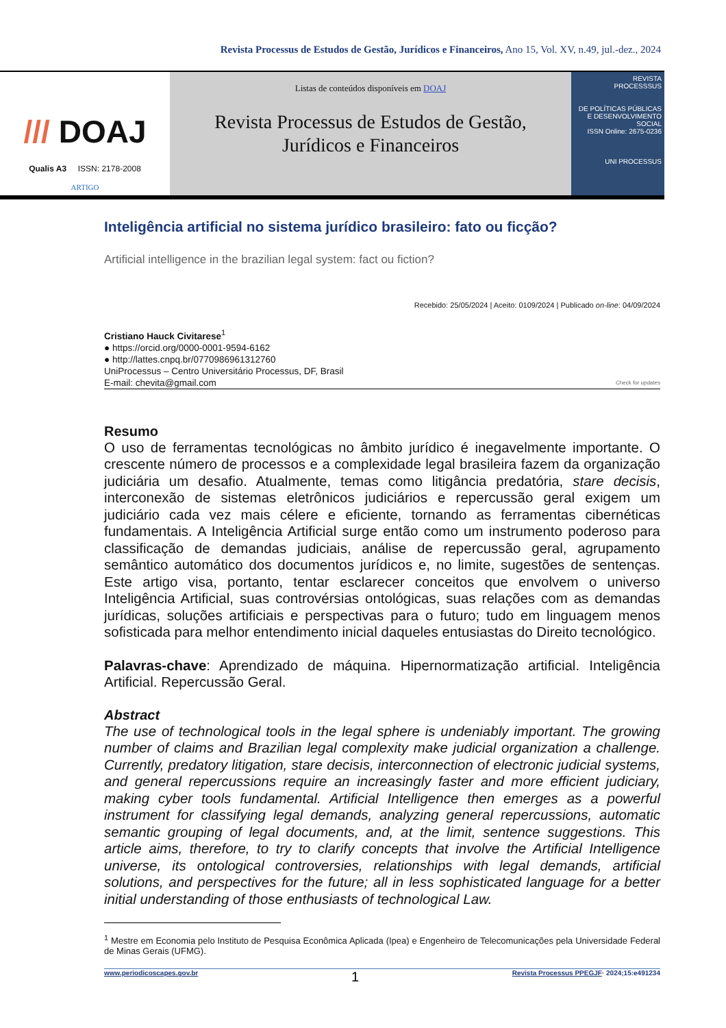Revista Processus de Estudos de Gestão, Jurídicos e Financeiros, Ano 15, Vol. XV, n.49, jul.-dez., 2024
/// DOAJ
Qualis A3 ISSN: 2178-2008
ARTIGO
Listas de conteúdos disponíveis em DOAJ
Revista Processus de Estudos de Gestão,
Jurídicos e Financeiros
REVISTA
PROCESSSUS
DE POLÍTICAS PÚBLICAS E DESENVOLVIMENTO SOCIAL
ISSN Online: 2675-0236
UNI PROCESSUS
Inteligência artificial no sistema jurídico brasileiro: fato ou ficção?
Artificial intelligence in the brazilian legal system: fact ou fiction?
Recebido: 25/05/2024 | Aceito: 0109/2024 | Publicado on-line: 04/09/2024
Cristiano Hauck Civitarese<sup>1</sup>
● https://orcid.org/0000-0001-9594-6162
● http://lattes.cnpq.br/0770986961312760
UniProcessus – Centro Universitário Processus, DF, Brasil
E-mail: chevita@gmail.com Check for updates
Resumo
O uso de ferramentas tecnológicas no âmbito jurídico é inegavelmente importante. O crescente número de processos e a complexidade legal brasileira fazem da organização judiciária um desafio. Atualmente, temas como litigância predatória, stare decisis, interconexão de sistemas eletrônicos judiciários e repercussão geral exigem um judiciário cada vez mais célere e eficiente, tornando as ferramentas cibernéticas fundamentais. A Inteligência Artificial surge então como um instrumento poderoso para classificação de demandas judiciais, análise de repercussão geral, agrupamento semântico automático dos documentos jurídicos e, no limite, sugestões de sentenças. Este artigo visa, portanto, tentar esclarecer conceitos que envolvem o universo Inteligência Artificial, suas controvérsias ontológicas, suas relações com as demandas jurídicas, soluções artificiais e perspectivas para o futuro; tudo em linguagem menos sofisticada para melhor entendimento inicial daqueles entusiastas do Direito tecnológico.
Palavras-chave: Aprendizado de máquina. Hipernormatização artificial. Inteligência Artificial. Repercussão Geral.
Abstract
The use of technological tools in the legal sphere is undeniably important. The growing number of claims and Brazilian legal complexity make judicial organization a challenge. Currently, predatory litigation, stare decisis, interconnection of electronic judicial systems, and general repercussions require an increasingly faster and more efficient judiciary, making cyber tools fundamental. Artificial Intelligence then emerges as a powerful instrument for classifying legal demands, analyzing general repercussions, automatic semantic grouping of legal documents, and, at the limit, sentence suggestions. This article aims, therefore, to try to clarify concepts that involve the Artificial Intelligence universe, its ontological controversies, relationships with legal demands, artificial solutions, and perspectives for the future; all in less sophisticated language for a better initial understanding of those enthusiasts of technological Law.
<sup>1</sup> Mestre em Economia pelo Instituto de Pesquisa Econômica Aplicada (Ipea) e Engenheiro de Telecomunicações pela Universidade Federal de Minas Gerais (UFMG).
www.periodicoscapes.gov.br 1 Revista Processus PPEGJF· 2024;15:e491234